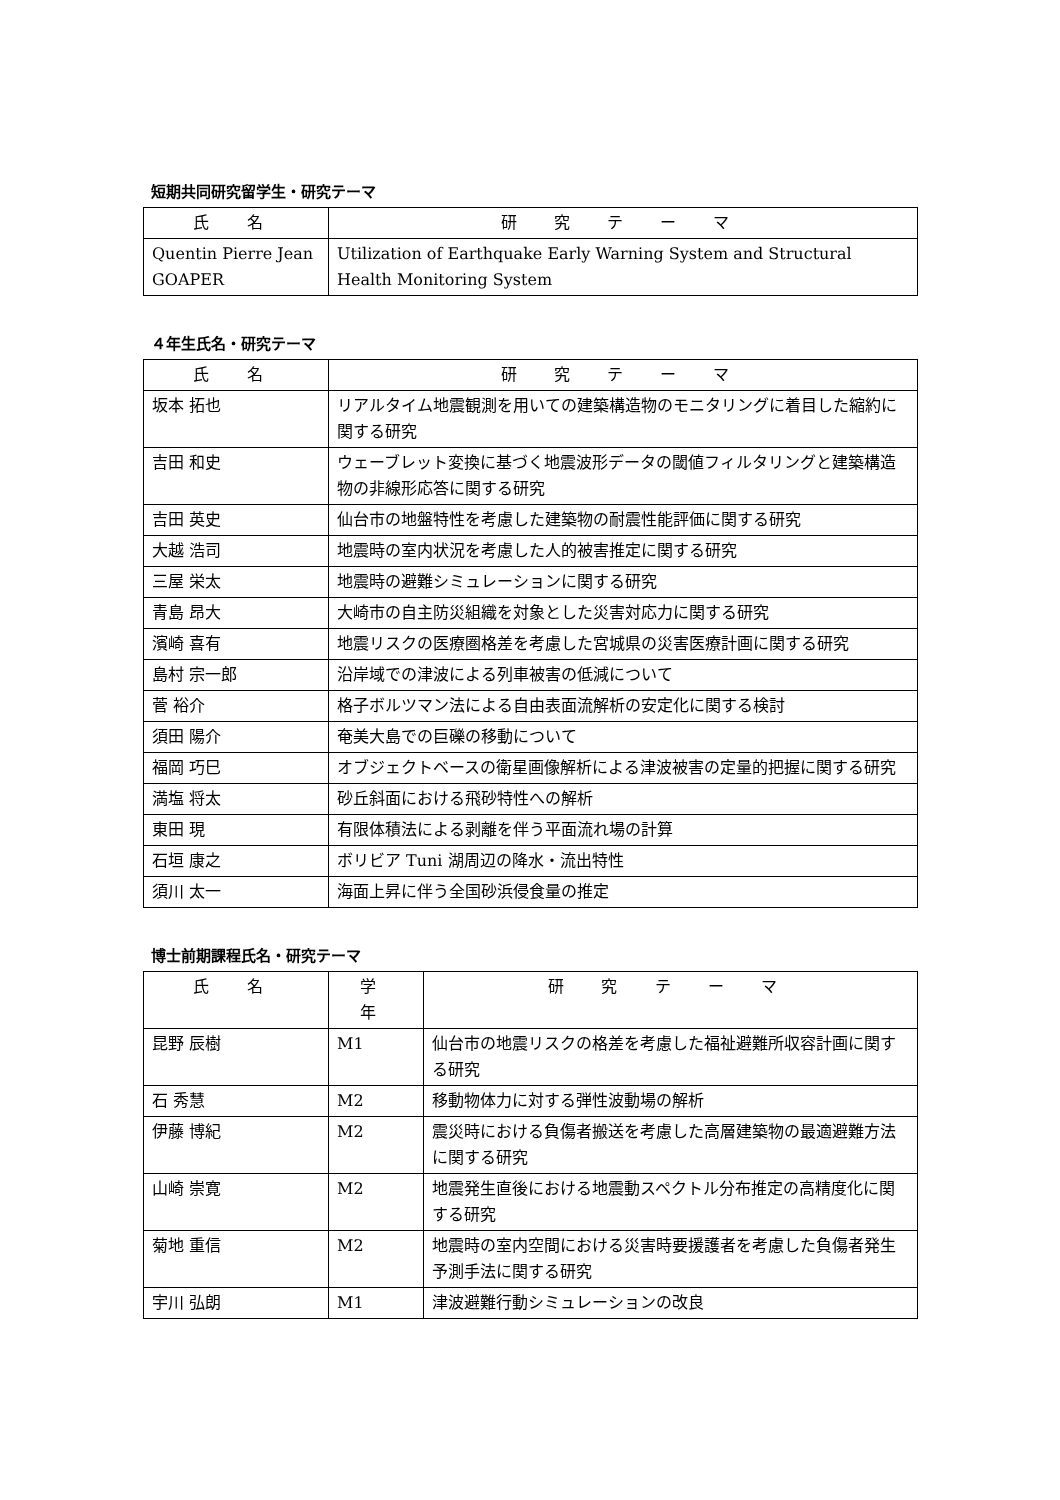短期共同研究留学生・研究テーマ
| 氏 名 | 研 究 テ ー マ |
| --- | --- |
| Quentin Pierre Jean GOAPER | Utilization of Earthquake Early Warning System and Structural Health Monitoring System |
４年生氏名・研究テーマ
| 氏 名 | 研 究 テ ー マ |
| --- | --- |
| 坂本 拓也 | リアルタイム地震観測を用いての建築構造物のモニタリングに着目した縮約に関する研究 |
| 吉田 和史 | ウェーブレット変換に基づく地震波形データの閾値フィルタリングと建築構造物の非線形応答に関する研究 |
| 吉田 英史 | 仙台市の地盤特性を考慮した建築物の耐震性能評価に関する研究 |
| 大越 浩司 | 地震時の室内状況を考慮した人的被害推定に関する研究 |
| 三屋 栄太 | 地震時の避難シミュレーションに関する研究 |
| 青島 昂大 | 大崎市の自主防災組織を対象とした災害対応力に関する研究 |
| 濱崎 喜有 | 地震リスクの医療圏格差を考慮した宮城県の災害医療計画に関する研究 |
| 島村 宗一郎 | 沿岸域での津波による列車被害の低減について |
| 菅 裕介 | 格子ボルツマン法による自由表面流解析の安定化に関する検討 |
| 須田 陽介 | 奄美大島での巨礫の移動について |
| 福岡 巧巳 | オブジェクトベースの衛星画像解析による津波被害の定量的把握に関する研究 |
| 満塩 将太 | 砂丘斜面における飛砂特性への解析 |
| 東田 現 | 有限体積法による剥離を伴う平面流れ場の計算 |
| 石垣 康之 | ボリビア Tuni 湖周辺の降水・流出特性 |
| 須川 太一 | 海面上昇に伴う全国砂浜侵食量の推定 |
博士前期課程氏名・研究テーマ
| 氏 名 | 学 年 | 研 究 テ ー マ |
| --- | --- | --- |
| 昆野 辰樹 | M1 | 仙台市の地震リスクの格差を考慮した福祉避難所収容計画に関する研究 |
| 石 秀慧 | M2 | 移動物体力に対する弾性波動場の解析 |
| 伊藤 博紀 | M2 | 震災時における負傷者搬送を考慮した高層建築物の最適避難方法に関する研究 |
| 山崎 崇寛 | M2 | 地震発生直後における地震動スペクトル分布推定の高精度化に関する研究 |
| 菊地 重信 | M2 | 地震時の室内空間における災害時要援護者を考慮した負傷者発生予測手法に関する研究 |
| 宇川 弘朗 | M1 | 津波避難行動シミュレーションの改良 |